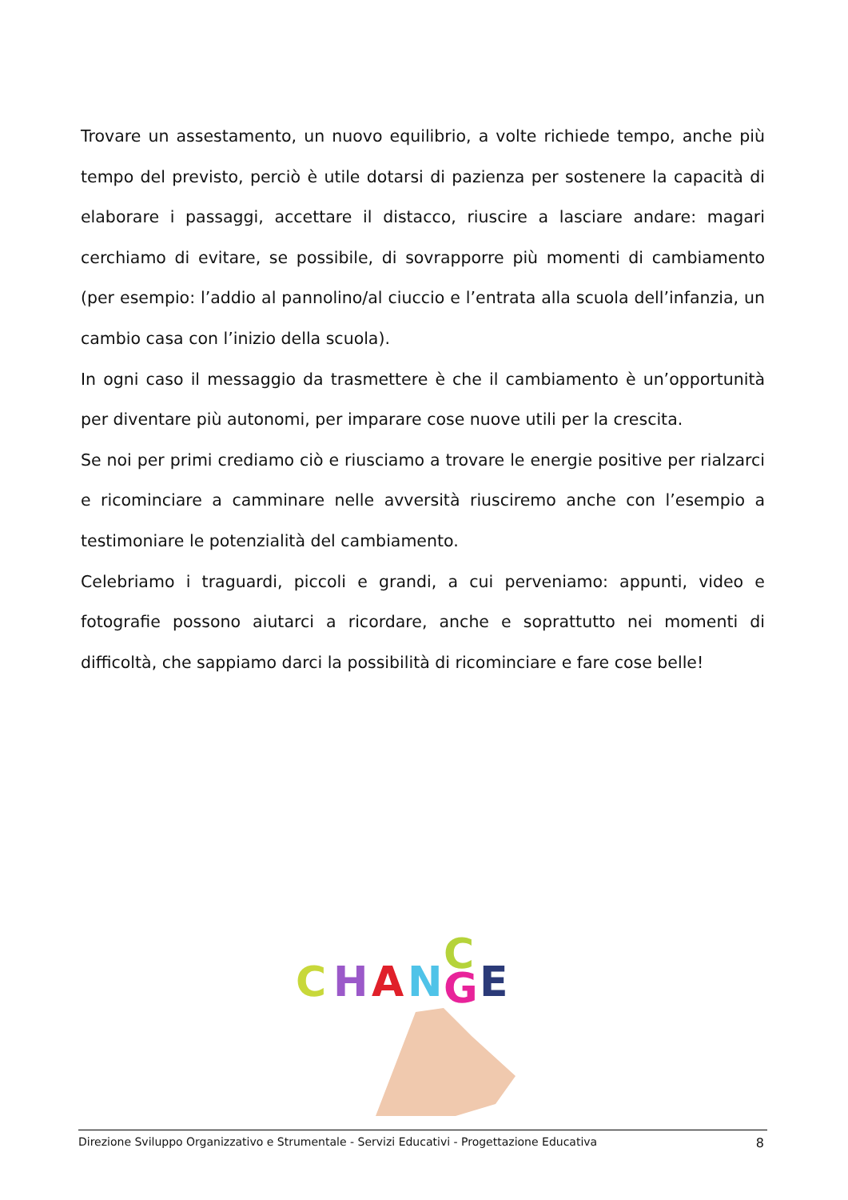Trovare un assestamento, un nuovo equilibrio, a volte richiede tempo, anche più tempo del previsto, perciò è utile dotarsi di pazienza per sostenere la capacità di elaborare i passaggi, accettare il distacco, riuscire a lasciare andare: magari cerchiamo di evitare, se possibile, di sovrapporre più momenti di cambiamento (per esempio: l’addio al pannolino/al ciuccio e l’entrata alla scuola dell’infanzia, un cambio casa con l’inizio della scuola).
In ogni caso il messaggio da trasmettere è che il cambiamento è un’opportunità per diventare più autonomi, per imparare cose nuove utili per la crescita.
Se noi per primi crediamo ciò e riusciamo a trovare le energie positive per rialzarci e ricominciare a camminare nelle avversità riusciremo anche con l’esempio a testimoniare le potenzialità del cambiamento.
Celebriamo i traguardi, piccoli e grandi, a cui perveniamo: appunti, video e fotografie possono aiutarci a ricordare, anche e soprattutto nei momenti di difficoltà, che sappiamo darci la possibilità di ricominciare e fare cose belle!
C
H
A
N
C
G
E
Direzione Sviluppo Organizzativo e Strumentale - Servizi Educativi - Progettazione Educativa 8